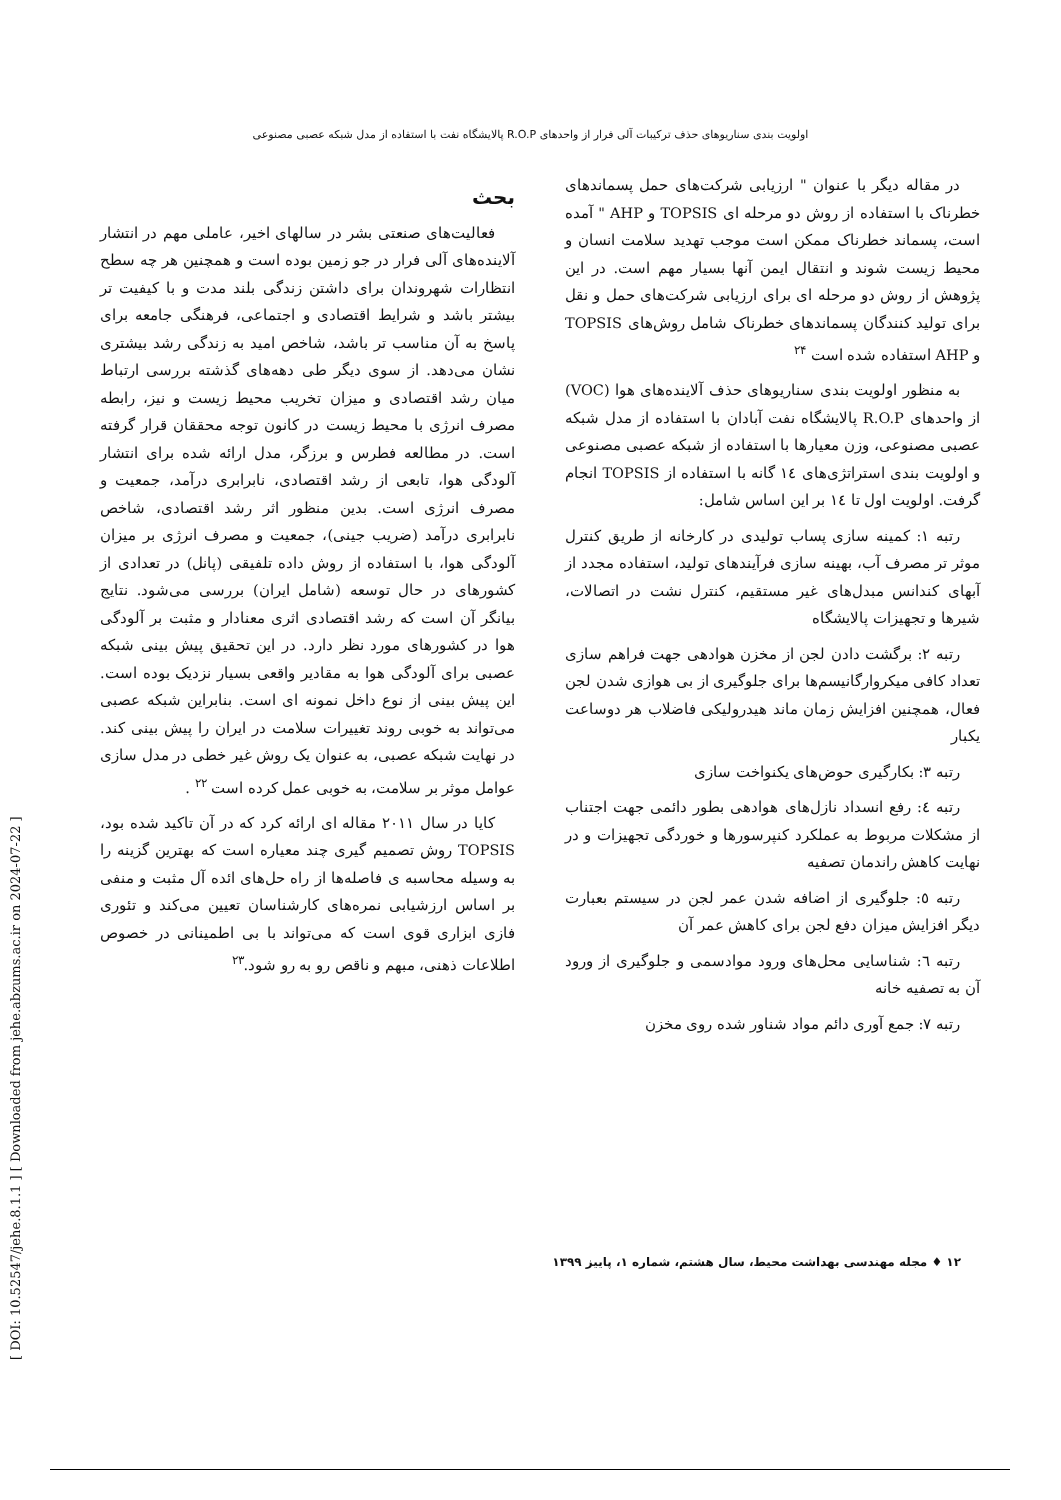اولویت بندی سناریوهای حذف ترکیبات آلی فرار از واحدهای R.O.P پالایشگاه نفت با استفاده از مدل شبکه عصبی مصنوعی
بحث
فعالیت‌های صنعتی بشر در سالهای اخیر، عاملی مهم در انتشار آلاینده‌های آلی فرار در جو زمین بوده است و همچنین هر چه سطح انتظارات شهروندان برای داشتن زندگی بلند مدت و با کیفیت تر بیشتر باشد و شرایط اقتصادی و اجتماعی، فرهنگی جامعه برای پاسخ به آن مناسب تر باشد، شاخص امید به زندگی رشد بیشتری نشان می‌دهد. از سوی دیگر طی دهه‌های گذشته بررسی ارتباط میان رشد اقتصادی و میزان تخریب محیط زیست و نیز، رابطه مصرف انرژی با محیط زیست در کانون توجه محققان قرار گرفته است. در مطالعه فطرس و برزگر، مدل ارائه شده برای انتشار آلودگی هوا، تابعی از رشد اقتصادی، نابرابری درآمد، جمعیت و مصرف انرژی است. بدین منظور اثر رشد اقتصادی، شاخص نابرابری درآمد (ضریب جینی)، جمعیت و مصرف انرژی بر میزان آلودگی هوا، با استفاده از روش داده تلفیقی (پانل) در تعدادی از کشورهای در حال توسعه (شامل ایران) بررسی می‌شود. نتایج بیانگر آن است که رشد اقتصادی اثری معنادار و مثبت بر آلودگی هوا در کشورهای مورد نظر دارد. در این تحقیق پیش بینی شبکه عصبی برای آلودگی هوا به مقادیر واقعی بسیار نزدیک بوده است. این پیش بینی از نوع داخل نمونه ای است. بنابراین شبکه عصبی می‌تواند به خوبی روند تغییرات سلامت در ایران را پیش بینی کند. در نهایت شبکه عصبی، به عنوان یک روش غیر خطی در مدل سازی عوامل موثر بر سلامت، به خوبی عمل کرده است <sup>۲۲</sup> .
کایا در سال ۲۰۱۱ مقاله ای ارائه کرد که در آن تاکید شده بود، TOPSIS روش تصمیم گیری چند معیاره است که بهترین گزینه را به وسیله محاسبه ی فاصله‌ها از راه حل‌های ائده آل مثبت و منفی بر اساس ارزشیابی نمره‌های کارشناسان تعیین می‌کند و تئوری فازی ابزاری قوی است که می‌تواند با بی اطمینانی در خصوص اطلاعات ذهنی، مبهم و ناقص رو به رو شود.<sup>۲۳</sup>
در مقاله دیگر با عنوان " ارزیابی شرکت‌های حمل پسماندهای خطرناک با استفاده از روش دو مرحله ای TOPSIS و AHP " آمده است، پسماند خطرناک ممکن است موجب تهدید سلامت انسان و محیط زیست شوند و انتقال ایمن آنها بسیار مهم است. در این پژوهش از روش دو مرحله ای برای ارزیابی شرکت‌های حمل و نقل برای تولید کنندگان پسماندهای خطرناک شامل روش‌های TOPSIS و AHP استفاده شده است <sup>۲۴</sup>
به منظور اولویت بندی سناریوهای حذف آلاینده‌های هوا (VOC) از واحدهای R.O.P پالایشگاه نفت آبادان با استفاده از مدل شبکه عصبی مصنوعی، وزن معیارها با استفاده از شبکه عصبی مصنوعی و اولویت بندی استراتژی‌های ۱٤ گانه با استفاده از TOPSIS انجام گرفت. اولویت اول تا ۱٤ بر این اساس شامل:
رتبه ۱: کمینه سازی پساب تولیدی در کارخانه از طریق کنترل موثر تر مصرف آب، بهینه سازی فرآیندهای تولید، استفاده مجدد از آبهای کندانس مبدل‌های غیر مستقیم، کنترل نشت در اتصالات، شیرها و تجهیزات پالایشگاه
رتبه ۲: برگشت دادن لجن از مخزن هوادهی جهت فراهم سازی تعداد کافی میکروارگانیسم‌ها برای جلوگیری از بی هوازی شدن لجن فعال، همچنین افزایش زمان ماند هیدرولیکی فاضلاب هر دوساعت یکبار
رتبه ۳: بکارگیری حوض‌های یکنواخت سازی
رتبه ٤: رفع انسداد نازل‌های هوادهی بطور دائمی جهت اجتناب از مشکلات مربوط به عملکرد کنپرسورها و خوردگی تجهیزات و در نهایت کاهش راندمان تصفیه
رتبه ٥: جلوگیری از اضافه شدن عمر لجن در سیستم بعبارت دیگر افزایش میزان دفع لجن برای کاهش عمر آن
رتبه ٦: شناسایی محل‌های ورود موادسمی و جلوگیری از ورود آن به تصفیه خانه
رتبه ۷: جمع آوری دائم مواد شناور شده روی مخزن
۱۲ ♦ مجله مهندسی بهداشت محیط، سال هشتم، شماره ۱، پاییز ۱۳۹۹
[ DOI: 10.52547/jehe.8.1.1 ] [ Downloaded from jehe.abzums.ac.ir on 2024-07-22 ]